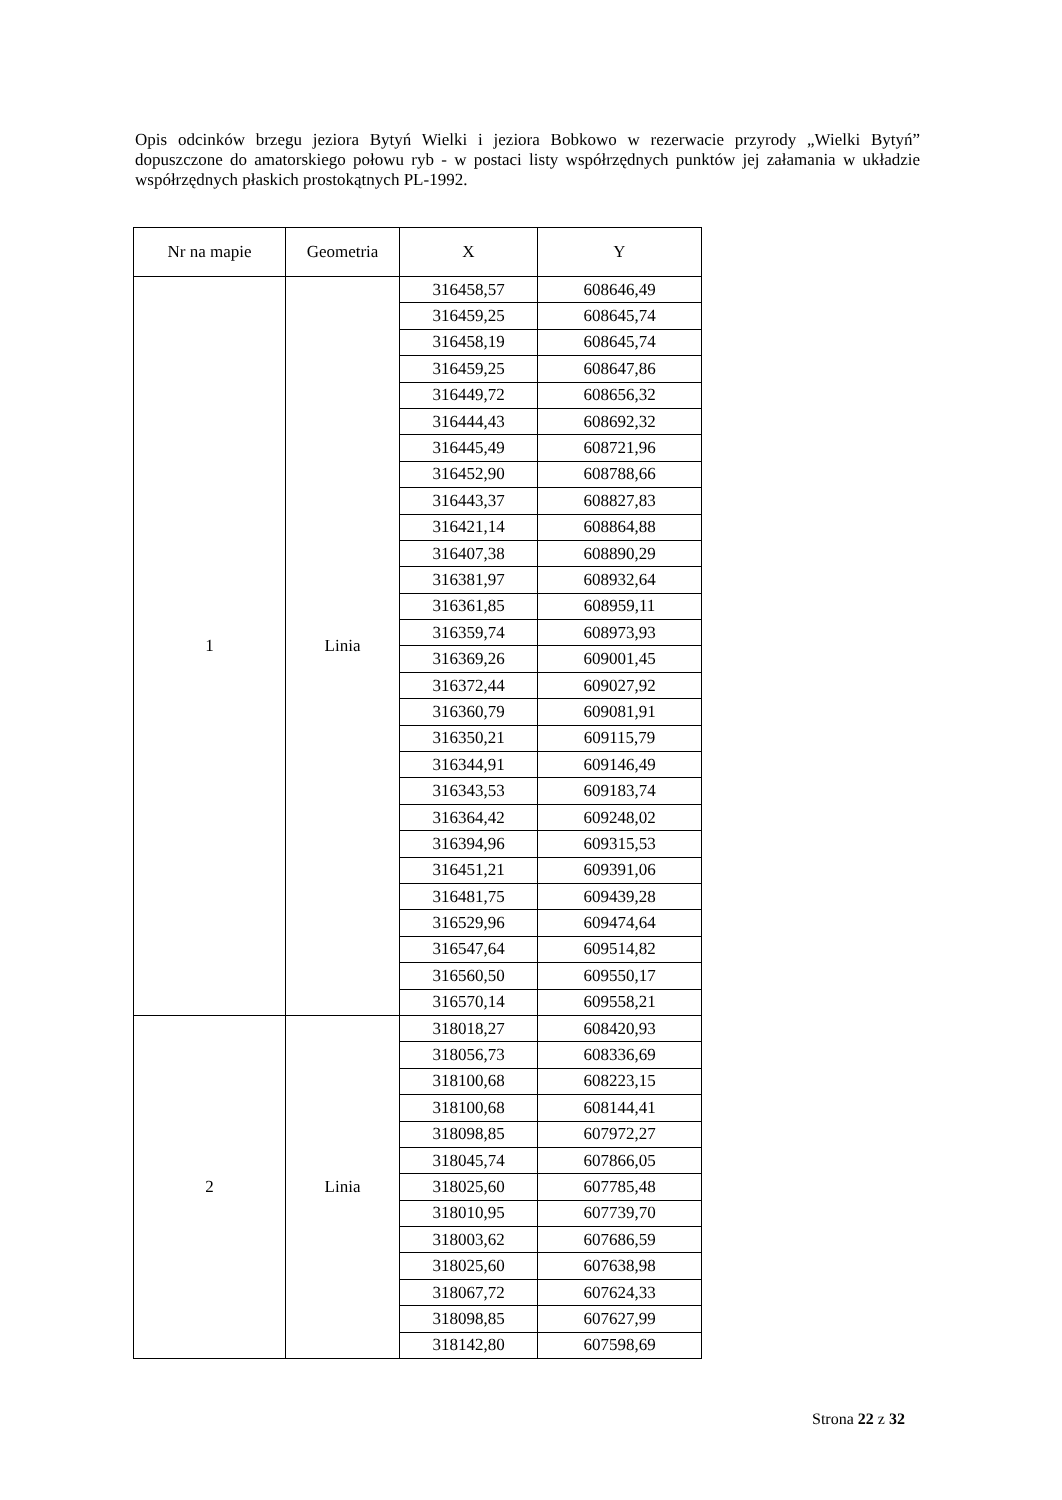Opis odcinków brzegu jeziora Bytyń Wielki i jeziora Bobkowo w rezerwacie przyrody „Wielki Bytyń” dopuszczone do amatorskiego połowu ryb - w postaci listy współrzędnych punktów jej załamania w układzie współrzędnych płaskich prostokątnych PL-1992.
| Nr na mapie | Geometria | X | Y |
| --- | --- | --- | --- |
| 1 | Linia | 316458,57 | 608646,49 |
| | | 316459,25 | 608645,74 |
| | | 316458,19 | 608645,74 |
| | | 316459,25 | 608647,86 |
| | | 316449,72 | 608656,32 |
| | | 316444,43 | 608692,32 |
| | | 316445,49 | 608721,96 |
| | | 316452,90 | 608788,66 |
| | | 316443,37 | 608827,83 |
| | | 316421,14 | 608864,88 |
| | | 316407,38 | 608890,29 |
| | | 316381,97 | 608932,64 |
| | | 316361,85 | 608959,11 |
| | | 316359,74 | 608973,93 |
| | | 316369,26 | 609001,45 |
| | | 316372,44 | 609027,92 |
| | | 316360,79 | 609081,91 |
| | | 316350,21 | 609115,79 |
| | | 316344,91 | 609146,49 |
| | | 316343,53 | 609183,74 |
| | | 316364,42 | 609248,02 |
| | | 316394,96 | 609315,53 |
| | | 316451,21 | 609391,06 |
| | | 316481,75 | 609439,28 |
| | | 316529,96 | 609474,64 |
| | | 316547,64 | 609514,82 |
| | | 316560,50 | 609550,17 |
| | | 316570,14 | 609558,21 |
| 2 | Linia | 318018,27 | 608420,93 |
| | | 318056,73 | 608336,69 |
| | | 318100,68 | 608223,15 |
| | | 318100,68 | 608144,41 |
| | | 318098,85 | 607972,27 |
| | | 318045,74 | 607866,05 |
| | | 318025,60 | 607785,48 |
| | | 318010,95 | 607739,70 |
| | | 318003,62 | 607686,59 |
| | | 318025,60 | 607638,98 |
| | | 318067,72 | 607624,33 |
| | | 318098,85 | 607627,99 |
| | | 318142,80 | 607598,69 |
Strona 22 z 32